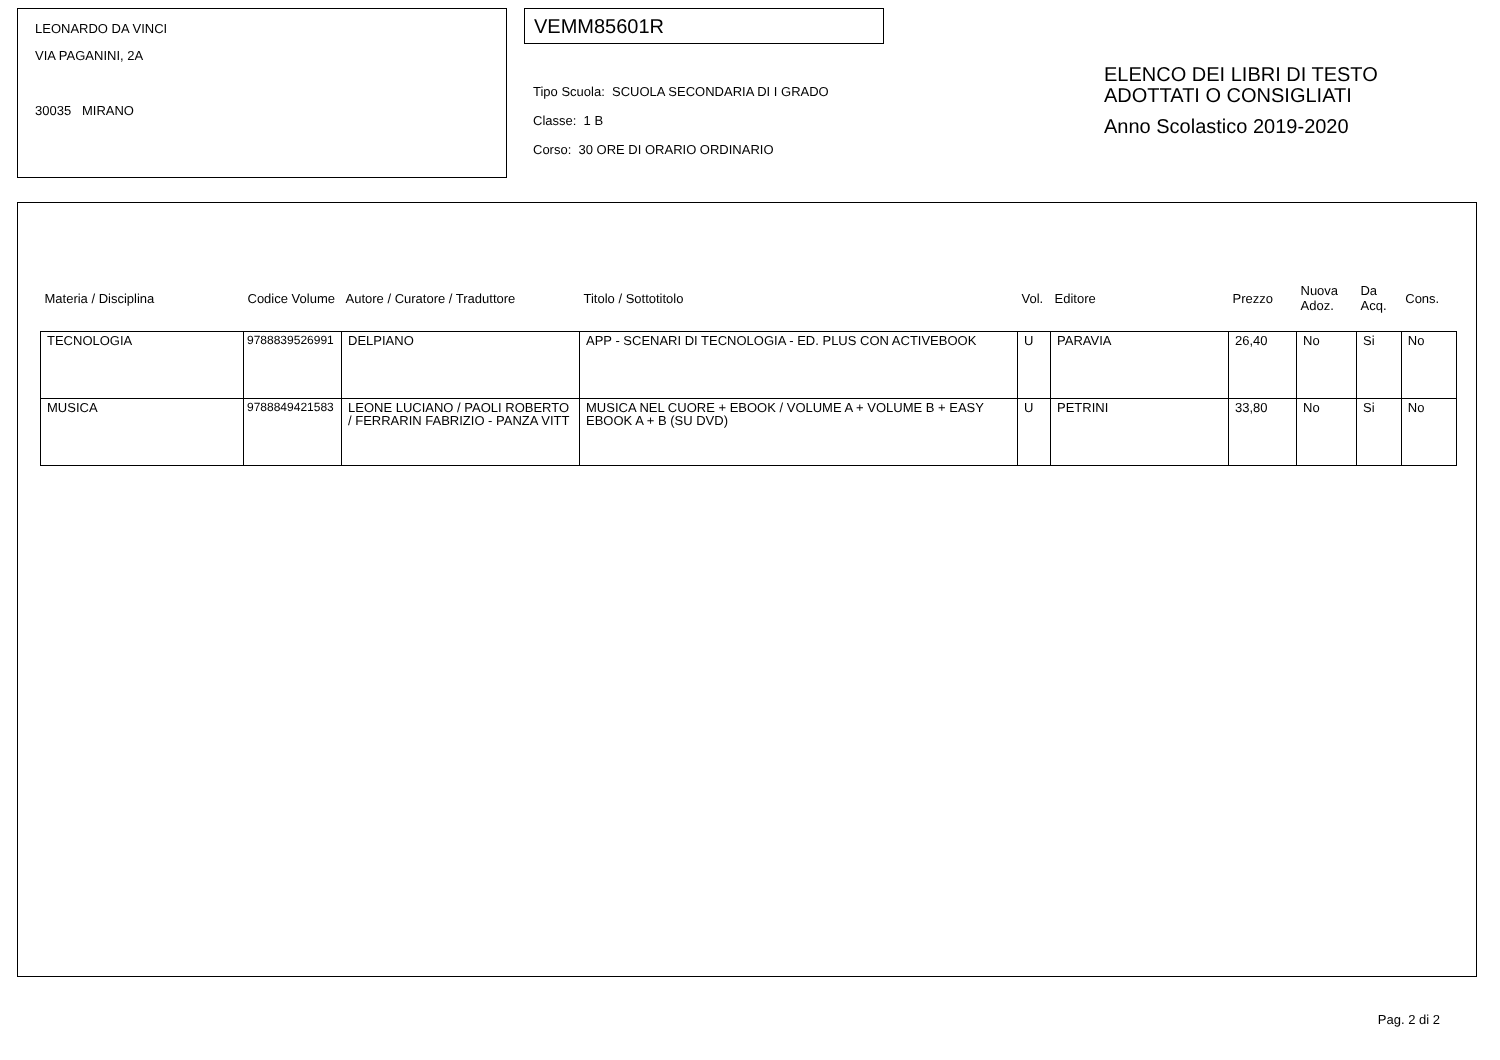LEONARDO DA VINCI
VIA PAGANINI, 2A
30035 MIRANO
VEMM85601R
Tipo Scuola: SCUOLA SECONDARIA DI I GRADO
Classe: 1 B
Corso: 30 ORE DI ORARIO ORDINARIO
ELENCO DEI LIBRI DI TESTO
ADOTTATI O CONSIGLIATI
Anno Scolastico 2019-2020
| Materia / Disciplina | Codice Volume | Autore / Curatore / Traduttore | Titolo / Sottotitolo | Vol. | Editore | Prezzo | Nuova Adoz. | Da Acq. | Cons. |
| --- | --- | --- | --- | --- | --- | --- | --- | --- | --- |
| TECNOLOGIA | 9788839526991 | DELPIANO | APP - SCENARI DI TECNOLOGIA - ED. PLUS CON ACTIVEBOOK | U | PARAVIA | 26,40 | No | Si | No |
| MUSICA | 9788849421583 | LEONE LUCIANO / PAOLI ROBERTO / FERRARIN FABRIZIO - PANZA VITT | MUSICA NEL CUORE + EBOOK / VOLUME A + VOLUME B + EASY EBOOK A + B (SU DVD) | U | PETRINI | 33,80 | No | Si | No |
Pag. 2 di 2